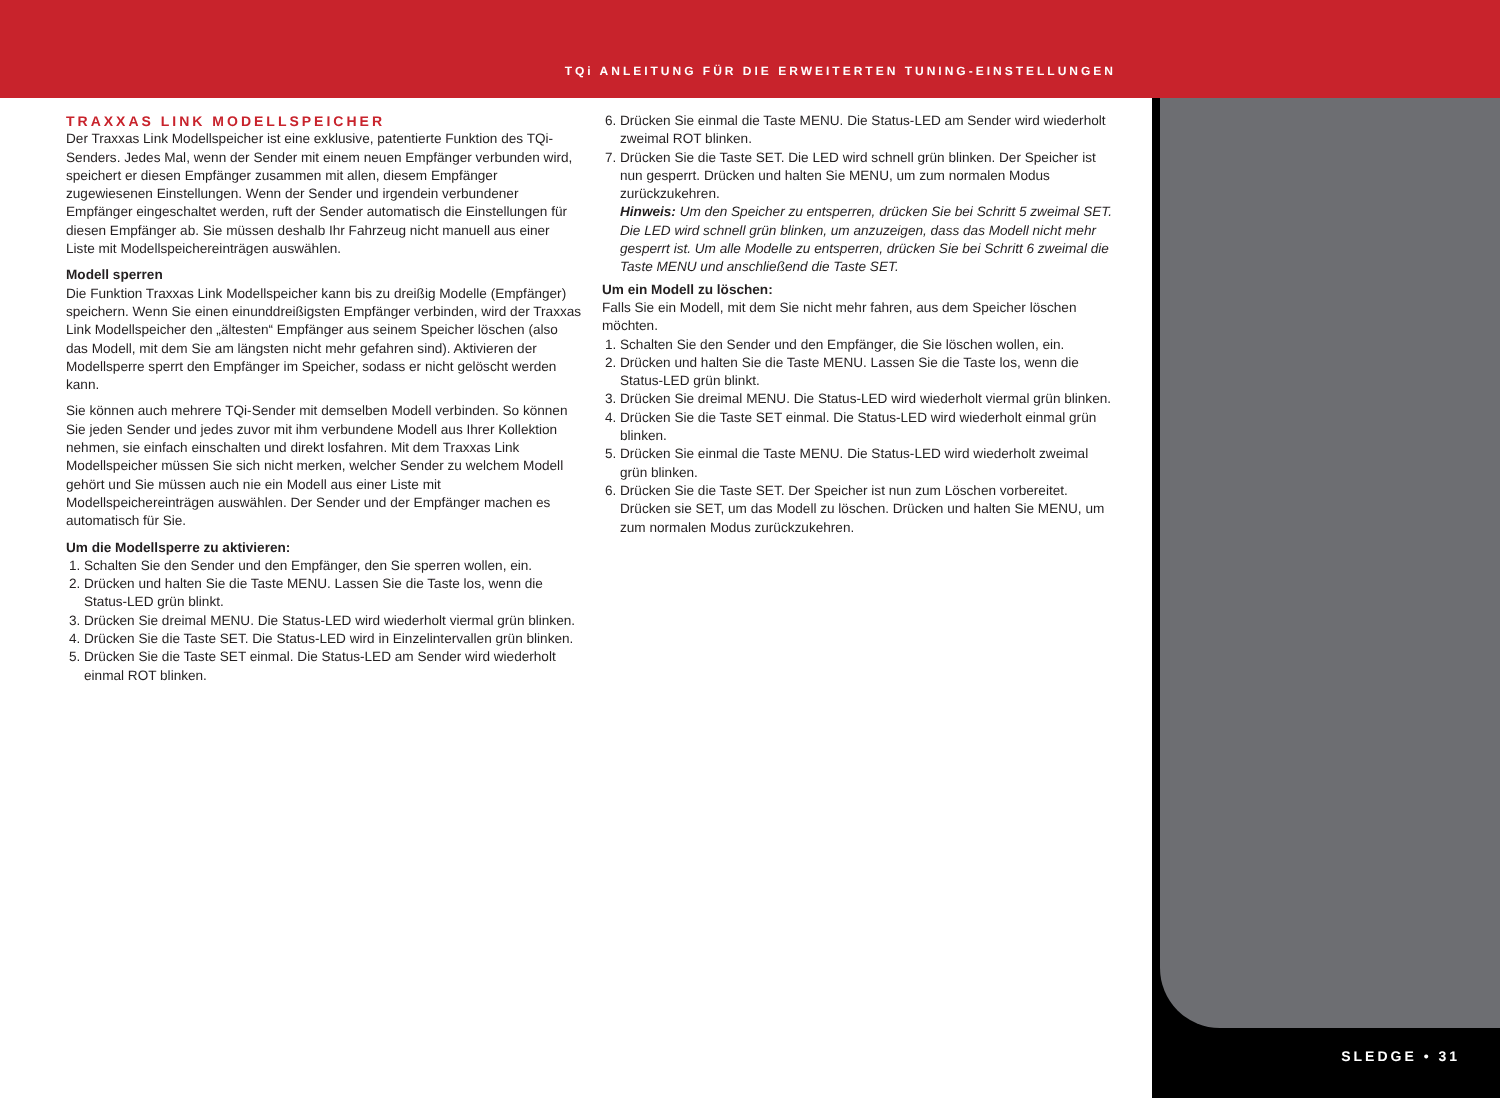TQi ANLEITUNG FÜR DIE ERWEITERTEN TUNING-EINSTELLUNGEN
TRAXXAS LINK MODELLSPEICHER
Der Traxxas Link Modellspeicher ist eine exklusive, patentierte Funktion des TQi-Senders. Jedes Mal, wenn der Sender mit einem neuen Empfänger verbunden wird, speichert er diesen Empfänger zusammen mit allen, diesem Empfänger zugewiesenen Einstellungen. Wenn der Sender und irgendein verbundener Empfänger eingeschaltet werden, ruft der Sender automatisch die Einstellungen für diesen Empfänger ab. Sie müssen deshalb Ihr Fahrzeug nicht manuell aus einer Liste mit Modellspeichereinträgen auswählen.
Modell sperren
Die Funktion Traxxas Link Modellspeicher kann bis zu dreißig Modelle (Empfänger) speichern. Wenn Sie einen einunddreißigsten Empfänger verbinden, wird der Traxxas Link Modellspeicher den „ältesten“ Empfänger aus seinem Speicher löschen (also das Modell, mit dem Sie am längsten nicht mehr gefahren sind). Aktivieren der Modellsperre sperrt den Empfänger im Speicher, sodass er nicht gelöscht werden kann.
Sie können auch mehrere TQi-Sender mit demselben Modell verbinden. So können Sie jeden Sender und jedes zuvor mit ihm verbundene Modell aus Ihrer Kollektion nehmen, sie einfach einschalten und direkt losfahren. Mit dem Traxxas Link Modellspeicher müssen Sie sich nicht merken, welcher Sender zu welchem Modell gehört und Sie müssen auch nie ein Modell aus einer Liste mit Modellspeichereinträgen auswählen. Der Sender und der Empfänger machen es automatisch für Sie.
Um die Modellsperre zu aktivieren:
1. Schalten Sie den Sender und den Empfänger, den Sie sperren wollen, ein.
2. Drücken und halten Sie die Taste MENU. Lassen Sie die Taste los, wenn die Status-LED grün blinkt.
3. Drücken Sie dreimal MENU. Die Status-LED wird wiederholt viermal grün blinken.
4. Drücken Sie die Taste SET. Die Status-LED wird in Einzelintervallen grün blinken.
5. Drücken Sie die Taste SET einmal. Die Status-LED am Sender wird wiederholt einmal ROT blinken.
6. Drücken Sie einmal die Taste MENU. Die Status-LED am Sender wird wiederholt zweimal ROT blinken.
7. Drücken Sie die Taste SET. Die LED wird schnell grün blinken. Der Speicher ist nun gesperrt. Drücken und halten Sie MENU, um zum normalen Modus zurückzukehren.
Hinweis: Um den Speicher zu entsperren, drücken Sie bei Schritt 5 zweimal SET. Die LED wird schnell grün blinken, um anzuzeigen, dass das Modell nicht mehr gesperrt ist. Um alle Modelle zu entsperren, drücken Sie bei Schritt 6 zweimal die Taste MENU und anschließend die Taste SET.
Um ein Modell zu löschen:
Falls Sie ein Modell, mit dem Sie nicht mehr fahren, aus dem Speicher löschen möchten.
1. Schalten Sie den Sender und den Empfänger, die Sie löschen wollen, ein.
2. Drücken und halten Sie die Taste MENU. Lassen Sie die Taste los, wenn die Status-LED grün blinkt.
3. Drücken Sie dreimal MENU. Die Status-LED wird wiederholt viermal grün blinken.
4. Drücken Sie die Taste SET einmal. Die Status-LED wird wiederholt einmal grün blinken.
5. Drücken Sie einmal die Taste MENU. Die Status-LED wird wiederholt zweimal grün blinken.
6. Drücken Sie die Taste SET. Der Speicher ist nun zum Löschen vorbereitet. Drücken sie SET, um das Modell zu löschen. Drücken und halten Sie MENU, um zum normalen Modus zurückzukehren.
SLEDGE • 31